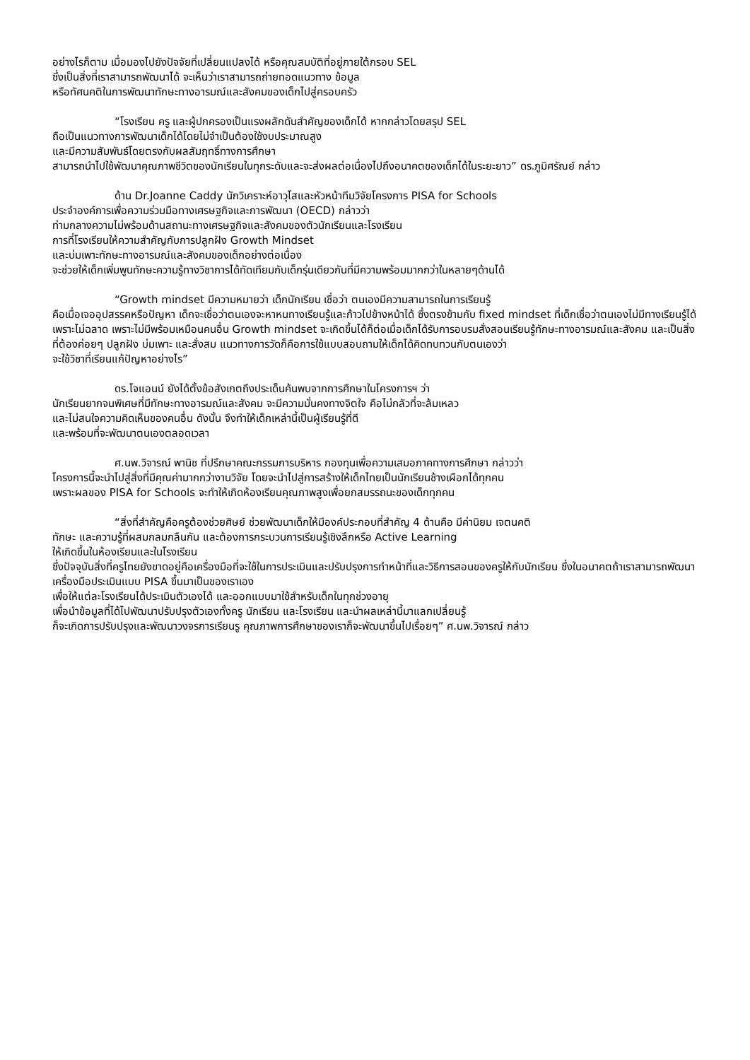อย่างไรก็ตาม เมื่อมองไปยังปัจจัยที่เปลี่ยนแปลงได้ หรือคุณสมบัติที่อยู่ภายใต้กรอบ SEL
ซึ่งเป็นสิ่งที่เราสามารถพัฒนาได้ จะเห็นว่าเราสามารถถ่ายทอดแนวทาง ข้อมูล
หรือทัศนคติในการพัฒนาทักษะทางอารมณ์และสังคมของเด็กไปสู่ครอบครัว
“โรงเรียน ครู และผู้ปกครองเป็นแรงผลักดันสำคัญของเด็กได้ หากกล่าวโดยสรุป SEL
ถือเป็นแนวทางการพัฒนาเด็กได้โดยไม่จำเป็นต้องใช้งบประมาณสูง
และมีความสัมพันธ์โดยตรงกับผลสัมฤทธิ์ทางการศึกษา
สามารถนำไปใช้พัฒนาคุณภาพชีวิตของนักเรียนในทุกระดับและจะส่งผลต่อเนื่องไปถึงอนาคตของเด็กได้ในระยะยาว” ดร.ภูมิศรัณย์ กล่าว
ด้าน Dr.Joanne Caddy นักวิเคราะห์อาวุโสและหัวหน้าทีมวิจัยโครงการ PISA for Schools
ประจำองค์การเพื่อความร่วมมือทางเศรษฐกิจและการพัฒนา (OECD) กล่าวว่า
ท่ามกลางความไม่พร้อมด้านสถานะทางเศรษฐกิจและสังคมของตัวนักเรียนและโรงเรียน
การที่โรงเรียนให้ความสำคัญกับการปลูกฝัง Growth Mindset
และบ่มเพาะทักษะทางอารมณ์และสังคมของเด็กอย่างต่อเนื่อง
จะช่วยให้เด็กเพิ่มพูนทักษะความรู้ทางวิชาการได้ทัดเทียมกับเด็กรุ่นเดียวกันที่มีความพร้อมมากกว่าในหลายๆด้านได้
“Growth mindset มีความหมายว่า เด็กนักเรียน เชื่อว่า ตนเองมีความสามารถในการเรียนรู้
คือเมื่อเจออุปสรรคหรือปัญหา เด็กจะเชื่อว่าตนเองจะหาหนทางเรียนรู้และก้าวไปข้างหน้าได้ ซึ่งตรงข้ามกับ fixed mindset ที่เด็กเชื่อว่าตนเองไม่มีทางเรียนรู้ได้เพราะไม่ฉลาด เพราะไม่มีพร้อมเหมือนคนอื่น Growth mindset จะเกิดขึ้นได้ก็ต่อเมื่อเด็กได้รับการอบรมสั่งสอนเรียนรู้ทักษะทางอารมณ์และสังคม และเป็นสิ่งที่ต้องค่อยๆ ปลูกฝัง บ่มเพาะ และสั่งสม แนวทางการวัดก็คือการใช้แบบสอบถามให้เด็กได้คิดทบทวนกับตนเองว่า
จะใช้วิชาที่เรียนแก้ปัญหาอย่างไร”
ดร.โจแอนน์ ยังได้ตั้งข้อสังเกตถึงประเด็นค้นพบจากการศึกษาในโครงการฯ ว่า
นักเรียนยากจนพิเศษที่มีทักษะทางอารมณ์และสังคม จะมีความมั่นคงทางจิตใจ คือไม่กลัวที่จะล้มเหลว
และไม่สนใจความคิดเห็นของคนอื่น ดังนั้น จึงทำให้เด็กเหล่านี้เป็นผู้เรียนรู้ที่ดี
และพร้อมที่จะพัฒนาตนเองตลอดเวลา
ศ.นพ.วิจารณ์ พานิช ที่ปรึกษาคณะกรรมการบริหาร กองทุนเพื่อความเสมอภาคทางการศึกษา กล่าวว่า
โครงการนี้จะนำไปสู่สิ่งที่มีคุณค่ามากกว่างานวิจัย โดยจะนำไปสู่การสร้างให้เด็กไทยเป็นนักเรียนช้างเผือกได้ทุกคน
เพราะผลของ PISA for Schools จะทำให้เกิดห้องเรียนคุณภาพสูงเพื่อยกสมรรถนะของเด็กทุกคน
“สิ่งที่สำคัญคือครูต้องช่วยศิษย์ ช่วยพัฒนาเด็กให้มีองค์ประกอบที่สำคัญ 4 ด้านคือ มีค่านิยม เจตนคติ
ทักษะ และความรู้ที่ผสมกลมกลืนกัน และต้องการกระบวนการเรียนรู้เชิงลึกหรือ Active Learning
ให้เกิดขึ้นในห้องเรียนและในโรงเรียน
ซึ่งปัจจุบันสิ่งที่ครูไทยยังขาดอยู่คือเครื่องมือที่จะใช้ในการประเมินและปรับปรุงการทำหน้าที่และวิธีการสอนของครูให้กับนักเรียน ซึ่งในอนาคตถ้าเราสามารถพัฒนาเครื่องมือประเมินแบบ PISA ขึ้นมาเป็นของเราเอง
เพื่อให้แต่ละโรงเรียนได้ประเมินตัวเองได้ และออกแบบมาใช้สำหรับเด็กในทุกช่วงอายุ
เพื่อนำข้อมูลที่ได้ไปพัฒนาปรับปรุงตัวเองทั้งครู นักเรียน และโรงเรียน และนำผลเหล่านี้มาแลกเปลี่ยนรู้
ก็จะเกิดการปรับปรุงและพัฒนาวงจรการเรียนรู คุณภาพการศึกษาของเราก็จะพัฒนาขึ้นไปเรื่อยๆ” ศ.นพ.วิจารณ์ กล่าว